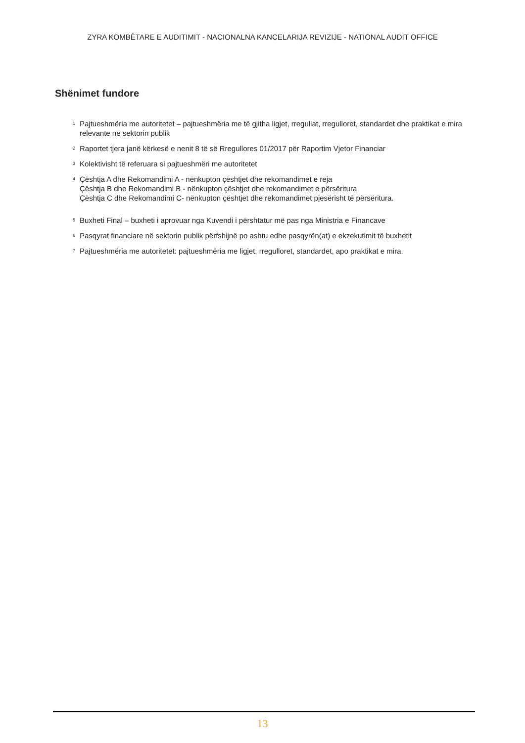ZYRA KOMBËTARE E AUDITIMIT - NACIONALNA KANCELARIJA REVIZIJE - NATIONAL AUDIT OFFICE
Shënimet fundore
<sup>1</sup>
Pajtueshmëria me autoritetet – pajtueshmëria me të gjitha ligjet, rregullat, rregulloret, standardet dhe praktikat e mira relevante në sektorin publik
<sup>2</sup>
Raportet tjera janë kërkesë e nenit 8 të së Rregullores 01/2017 për Raportim Vjetor Financiar
<sup>3</sup>
Kolektivisht të referuara si pajtueshmëri me autoritetet
<sup>4</sup>
Çështja A dhe Rekomandimi A - nënkupton çështjet dhe rekomandimet e reja
Çështja B dhe Rekomandimi B - nënkupton çështjet dhe rekomandimet e përsëritura
Çështja C dhe Rekomandimi C- nënkupton çështjet dhe rekomandimet pjesërisht të përsëritura.
<sup>5</sup>
Buxheti Final – buxheti i aprovuar nga Kuvendi i përshtatur më pas nga Ministria e Financave
<sup>6</sup>
Pasqyrat financiare në sektorin publik përfshijnë po ashtu edhe pasqyrën(at) e ekzekutimit të buxhetit
<sup>7</sup>
Pajtueshmëria me autoritetet: pajtueshmëria me ligjet, rregulloret, standardet, apo praktikat e mira.
13